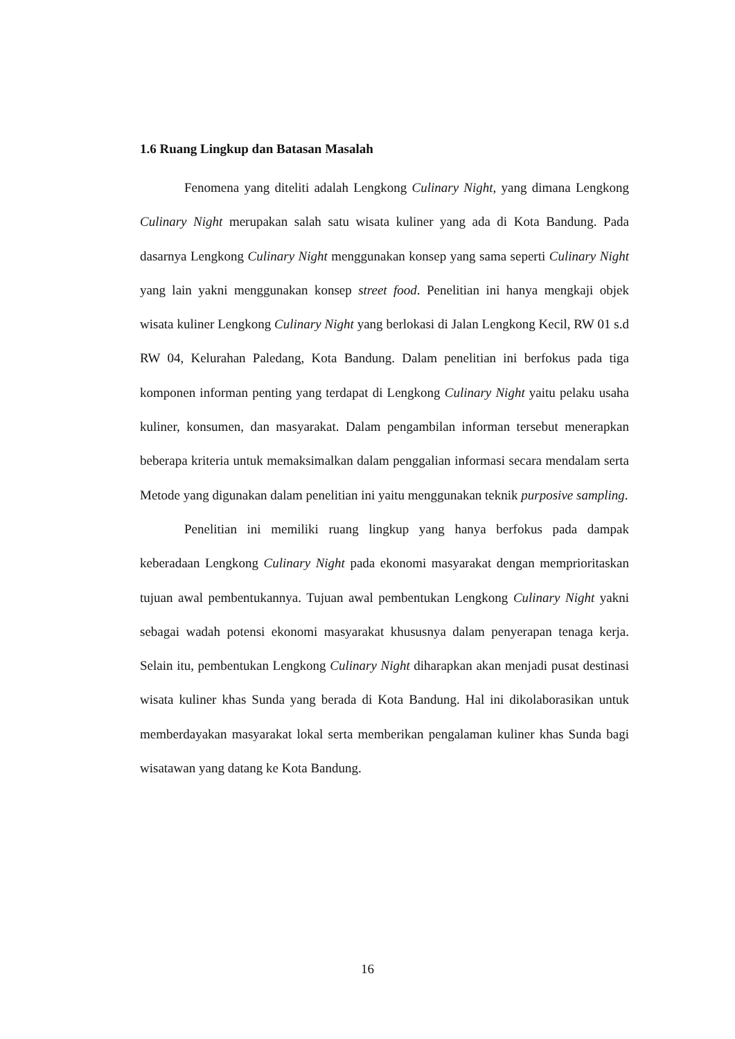1.6 Ruang Lingkup dan Batasan Masalah
Fenomena yang diteliti adalah Lengkong Culinary Night, yang dimana Lengkong Culinary Night merupakan salah satu wisata kuliner yang ada di Kota Bandung. Pada dasarnya Lengkong Culinary Night menggunakan konsep yang sama seperti Culinary Night yang lain yakni menggunakan konsep street food. Penelitian ini hanya mengkaji objek wisata kuliner Lengkong Culinary Night yang berlokasi di Jalan Lengkong Kecil, RW 01 s.d RW 04, Kelurahan Paledang, Kota Bandung. Dalam penelitian ini berfokus pada tiga komponen informan penting yang terdapat di Lengkong Culinary Night yaitu pelaku usaha kuliner, konsumen, dan masyarakat. Dalam pengambilan informan tersebut menerapkan beberapa kriteria untuk memaksimalkan dalam penggalian informasi secara mendalam serta Metode yang digunakan dalam penelitian ini yaitu menggunakan teknik purposive sampling.
Penelitian ini memiliki ruang lingkup yang hanya berfokus pada dampak keberadaan Lengkong Culinary Night pada ekonomi masyarakat dengan memprioritaskan tujuan awal pembentukannya. Tujuan awal pembentukan Lengkong Culinary Night yakni sebagai wadah potensi ekonomi masyarakat khususnya dalam penyerapan tenaga kerja. Selain itu, pembentukan Lengkong Culinary Night diharapkan akan menjadi pusat destinasi wisata kuliner khas Sunda yang berada di Kota Bandung. Hal ini dikolaborasikan untuk memberdayakan masyarakat lokal serta memberikan pengalaman kuliner khas Sunda bagi wisatawan yang datang ke Kota Bandung.
16